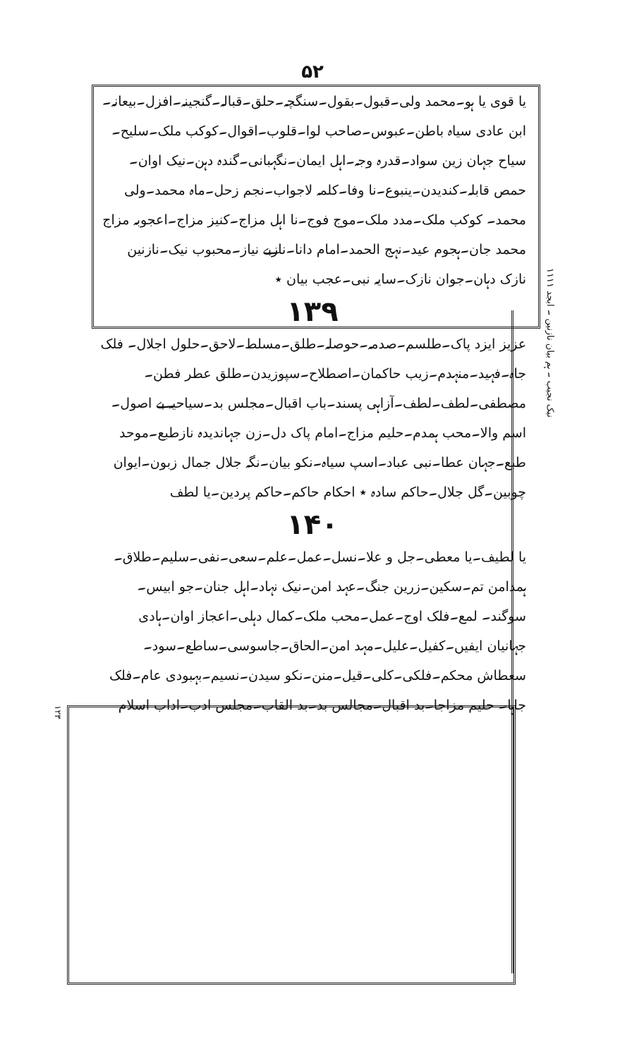۵۲
یا قوی یا ہو۔محمد ولی۔قبول۔بقول۔سنگچہ۔حلق۔قبالہ۔گنجینہ۔افزل۔بیعانہ۔ابن عادی سیاہ باطن۔عبوس۔صاحب لوا۔قلوب۔اقوال۔کوکب ملک۔سلیح۔سیاح جہان زین سواد۔قدرہ وجہ۔اہل ایمان۔نگہبانی۔گندہ دہن۔نیک اوان۔حمص قابلہ۔کندیدن۔ینبوع۔نا وفا۔کلمہ لاجواب۔نجم زحل۔ماہ محمد۔ولی محمد۔ کوکب ملک۔مدد ملک۔موج فوج۔نا اہل مزاج۔کنیز مزاج۔اعجوبہ مزاج محمد جان۔ہجوم عید۔نہج الحمد۔امام دانا۔نازبے نیاز۔محبوب نیک۔نازنین نازک دہان۔جوان نازک۔سایہ نبی۔عجب بیان ٭
۱۳۹
عزیز ایزد پاک۔طلسم۔صدمہ۔حوصلہ۔طلق۔مسلط۔لاحق۔حلول اجلال۔ فلک جاہ۔فہید۔منہدم۔زیب حاکمان۔اصطلاح۔سپوزیدن۔طلق عطر فطن۔مصطفی۔لطف۔لطف۔آزاہی پسند۔باب اقبال۔مجلس بد۔سیاحیہ بے اصول۔اسم والا۔محب ہمدم۔حلیم مزاج۔امام پاک دل۔زن جہاندیدہ نازطبع۔موحد طبع۔جہان عطا۔نبی عباد۔اسپ سیاہ۔نکو بیان۔نگہ جلال جمال زبون۔ایوان چوبین۔گل جلال۔حاکم سادہ ٭ احکام حاکم۔حاکم پردین۔یا لطف
۱۴۰
یا لطیف۔یا معطی۔جل و علا۔نسل۔عمل۔علم۔سعی۔نفی۔سلیم۔طلاق۔ہمدامن تم۔سکین۔زرین جنگ۔عہد امن۔نیک نہاد۔اہل جنان۔جو ابیس۔سوگند۔ لمع۔فلک اوج۔عمل۔محب ملک۔کمال دہلی۔اعجاز اوان۔ہادی جہانیان ایفیں۔کفیل۔علیل۔مہد امن۔الحاق۔جاسوسی۔ساطع۔سود۔سعطاش محکم۔فلکی۔کلی۔قیل۔منن۔نکو سیدن۔نسیم۔بہبودی عام۔فلک جاہا۔ حلیم مزاجا۔بد اقبال۔مجالس بد۔بد القاب۔مجلس ادب۔اداب اسلام
نیک نجیب ۔ ہم بیان نازنین ۔ ابجد ۱۱۱۱
۱۲۳